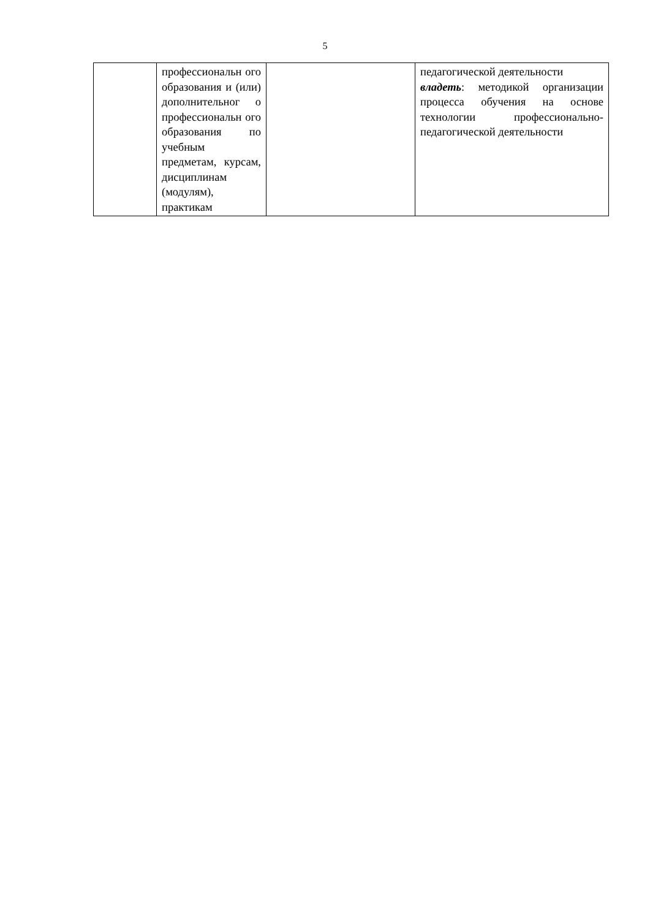5
| | профессиональн ого образования и (или) дополнительног о профессиональн ого образования по учебным предметам, курсам, дисциплинам (модулям), практикам | | педагогической деятельности владеть : методикой организации процесса обучения на основе технологии профессионально-педагогической деятельности |